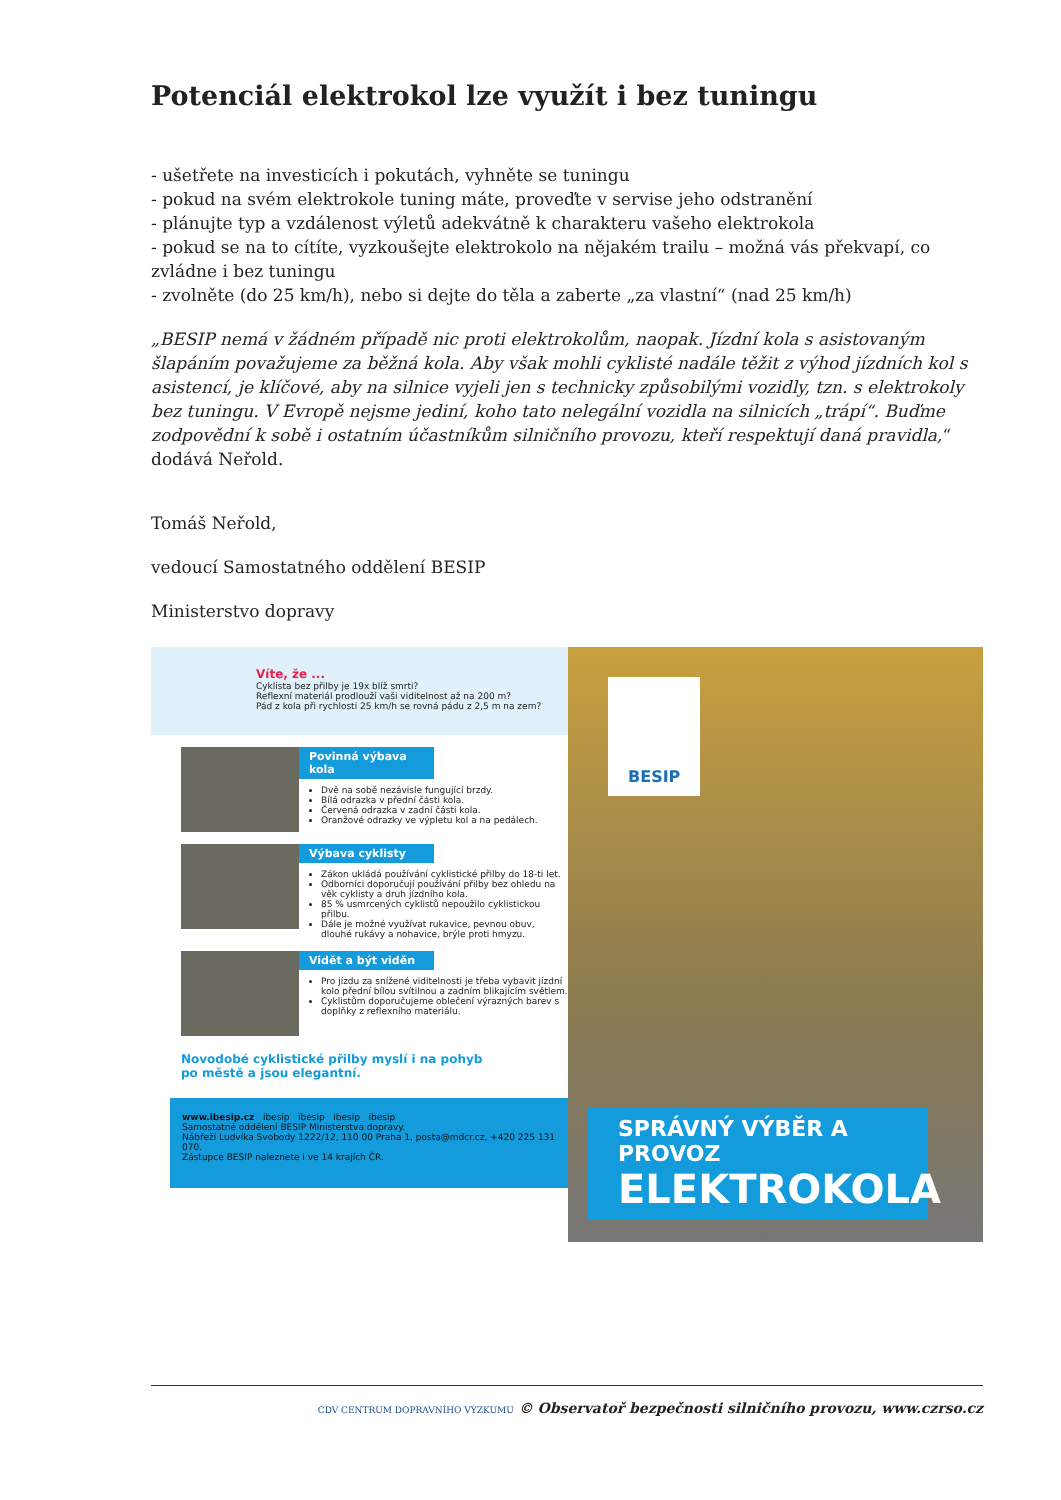Potenciál elektrokol lze využít i bez tuningu
- ušetřete na investicích i pokutách, vyhněte se tuningu
- pokud na svém elektrokole tuning máte, proveďte v servise jeho odstranění
- plánujte typ a vzdálenost výletů adekvátně k charakteru vašeho elektrokola
- pokud se na to cítíte, vyzkoušejte elektrokolo na nějakém trailu – možná vás překvapí, co zvládne i bez tuningu
- zvolněte (do 25 km/h), nebo si dejte do těla a zaberte „za vlastní“ (nad 25 km/h)
„BESIP nemá v žádném případě nic proti elektrokolům, naopak. Jízdní kola s asistovaným šlapáním považujeme za běžná kola. Aby však mohli cyklisté nadále těžit z výhod jízdních kol s asistencí, je klíčové, aby na silnice vyjeli jen s technicky způsobilými vozidly, tzn. s elektrokoly bez tuningu. V Evropě nejsme jediní, koho tato nelegální vozidla na silnicích „trápí“. Buďme zodpovědní k sobě i ostatním účastníkům silničního provozu, kteří respektují daná pravidla,“ dodává Neřold.
Tomáš Neřold,
vedoucí Samostatného oddělení BESIP
Ministerstvo dopravy
Víte, že ...
Cyklista bez přilby je 19x blíž smrti?
Reflexní materiál prodlouží vaši viditelnost až na 200 m?
Pád z kola při rychlosti 25 km/h se rovná pádu z 2,5 m na zem?
Povinná výbava kola
Dvě na sobě nezávisle fungující brzdy.
Bílá odrazka v přední části kola.
Červená odrazka v zadní části kola.
Oranžové odrazky ve výpletu kol a na pedálech.
Výbava cyklisty
Zákon ukládá používání cyklistické přilby do 18-ti let.
Odborníci doporučují používání přilby bez ohledu na věk cyklisty a druh jízdního kola.
85 % usmrcených cyklistů nepoužilo cyklistickou přilbu.
Dále je možné využívat rukavice, pevnou obuv, dlouhé rukávy a nohavice, brýle proti hmyzu.
Vidět a být viděn
Pro jízdu za snížené viditelnosti je třeba vybavit jízdní kolo přední bílou svítilnou a zadním blikajícím světlem.
Cyklistům doporučujeme oblečení výrazných barev s doplňky z reflexního materiálu.
Novodobé cyklistické přilby myslí i na pohyb
po městě a jsou elegantní.
www.ibesip.cz ibesip ibesip ibesip ibesip
Samostatné oddělení BESIP Ministerstva dopravy.
Nábřeží Ludvíka Svobody 1222/12, 110 00 Praha 1, posta@mdcr.cz, +420 225 131 070.
Zástupce BESIP naleznete i ve 14 krajích ČR.
BESIP
SPRÁVNÝ VÝBĚR A PROVOZ
ELEKTROKOLA
CDV CENTRUM DOPRAVNÍHO VÝZKUMU © Observatoř bezpečnosti silničního provozu, www.czrso.cz